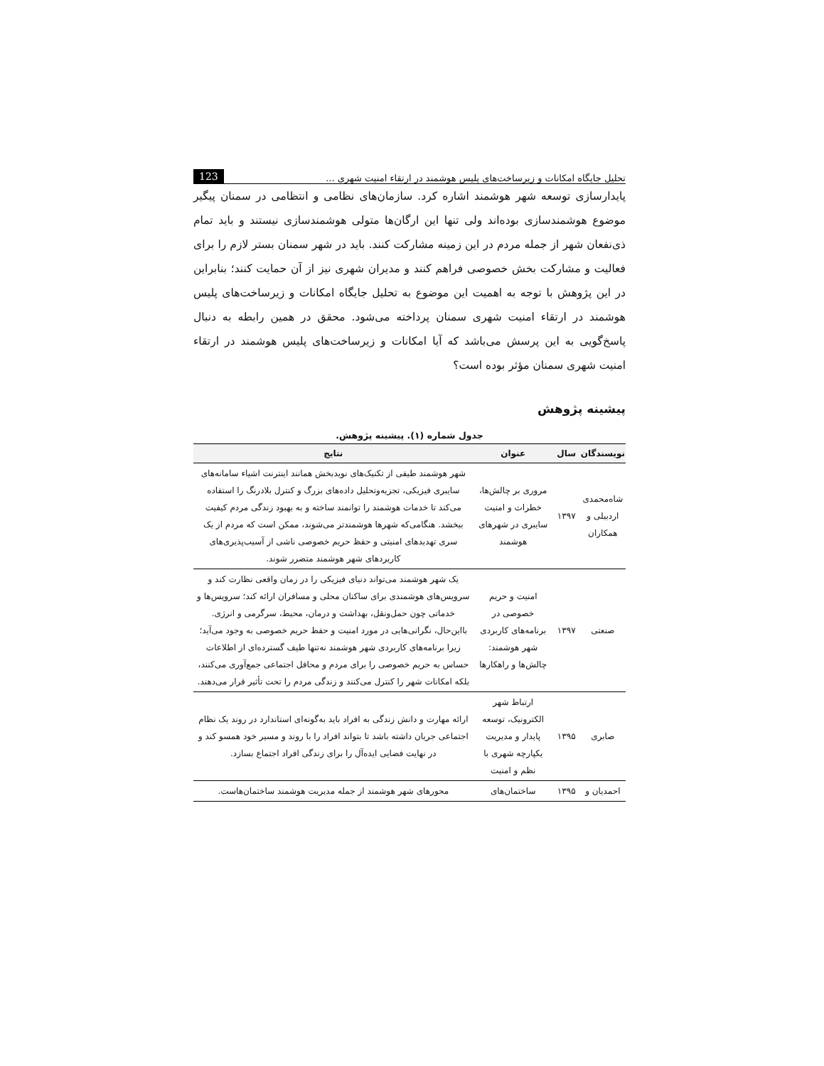تحلیل جایگاه امکانات و زیرساخت‌های پلیس هوشمند در ارتقاء امنیت شهری ... 123
پایدارسازی توسعه شهر هوشمند اشاره کرد. سازمان‌های نظامی و انتظامی در سمنان پیگیر موضوع هوشمندسازی بوده‌اند ولی تنها این ارگان‌ها متولی هوشمندسازی نیستند و باید تمام ذی‌نفعان شهر از جمله مردم در این زمینه مشارکت کنند. باید در شهر سمنان بستر لازم را برای فعالیت و مشارکت بخش خصوصی فراهم کنند و مدیران شهری نیز از آن حمایت کنند؛ بنابراین در این پژوهش با توجه به اهمیت این موضوع به تحلیل جایگاه امکانات و زیرساخت‌های پلیس هوشمند در ارتقاء امنیت شهری سمنان پرداخته می‌شود. محقق در همین رابطه به دنبال پاسخ‌گویی به این پرسش می‌باشد که آیا امکانات و زیرساخت‌های پلیس هوشمند در ارتقاء امنیت شهری سمنان مؤثر بوده است؟
پیشینه پژوهش
جدول شماره (۱). پیشینه پژوهش.
| نویسندگان | سال | عنوان | نتایج |
| --- | --- | --- | --- |
| شاه‌محمدی اردبیلی و همکاران | ۱۳۹۷ | مروری بر چالش‌ها، خطرات و امنیت سایبری در شهرهای هوشمند | شهر هوشمند طیفی از تکنیک‌های نویدبخش همانند اینترنت اشیاء سامانه‌های سایبری فیزیکی، تجزیه‌وتحلیل داده‌های بزرگ و کنترل بلادرنگ را استفاده می‌کند تا خدمات هوشمند را توانمند ساخته و به بهبود زندگی مردم کیفیت ببخشد. هنگامی‌که شهرها هوشمندتر می‌شوند، ممکن است که مردم از یک سری تهدیدهای امنیتی و حفظ حریم خصوصی ناشی از آسیب‌پذیری‌های کاربردهای شهر هوشمند متضرر شوند. |
| صنعتی | ۱۳۹۷ | امنیت و حریم خصوصی در برنامه‌های کاربردی شهر هوشمند: چالش‌ها و راهکارها | یک شهر هوشمند می‌تواند دنیای فیزیکی را در زمان واقعی نظارت کند و سرویس‌های هوشمندی برای ساکنان محلی و مسافران ارائه کند؛ سرویس‌ها و خدماتی چون حمل‌ونقل، بهداشت و درمان، محیط، سرگرمی و انرژی. بااین‌حال، نگرانی‌هایی در مورد امنیت و حفظ حریم خصوصی به وجود می‌آید؛ زیرا برنامه‌های کاربردی شهر هوشمند نه‌تنها طیف گسترده‌ای از اطلاعات حساس به حریم خصوصی را برای مردم و محافل اجتماعی جمع‌آوری می‌کنند، بلکه امکانات شهر را کنترل می‌کنند و زندگی مردم را تحت تأثیر قرار می‌دهند. |
| صابری | ۱۳۹۵ | ارتباط شهر الکترونیک، توسعه پایدار و مدیریت یکپارچه شهری با نظم و امنیت | ارائه مهارت و دانش زندگی به افراد باید به‌گونه‌ای استاندارد در روند یک نظام اجتماعی جریان داشته باشد تا بتواند افراد را با روند و مسیر خود همسو کند و در نهایت فضایی ایده‌آل را برای زندگی افراد اجتماع بسازد. |
| احمدیان و | ۱۳۹۵ | ساختمان‌های | محورهای شهر هوشمند از جمله مدیریت هوشمند ساختمان‌هاست. |